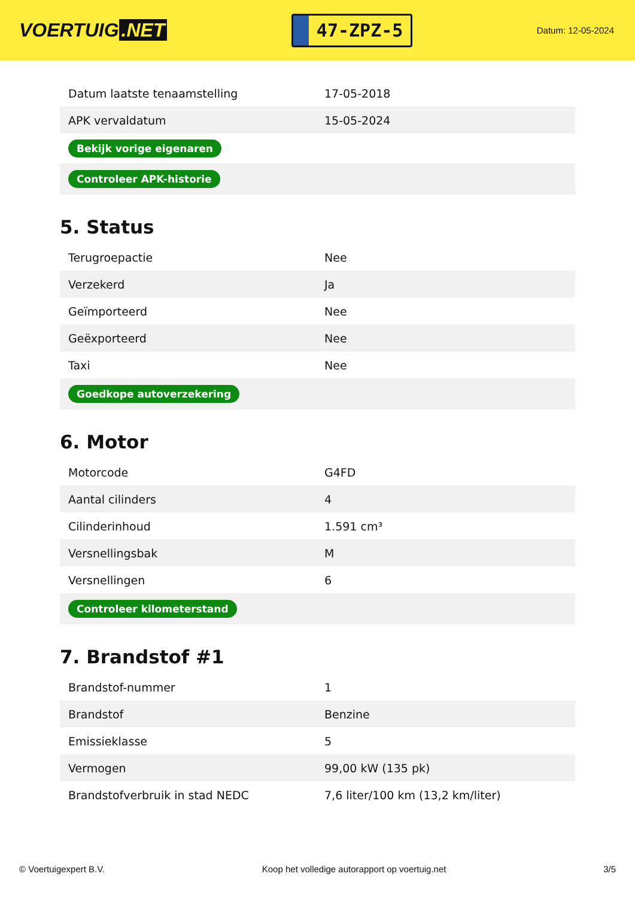VOERTUIG.NET
47-ZPZ-5
Datum: 12-05-2024
| Datum laatste tenaamstelling | 17-05-2018 |
| APK vervaldatum | 15-05-2024 |
| Bekijk vorige eigenaren | |
| Controleer APK-historie | |
5. Status
| Terugroepactie | Nee |
| Verzekerd | Ja |
| Geïmporteerd | Nee |
| Geëxporteerd | Nee |
| Taxi | Nee |
| Goedkope autoverzekering | |
6. Motor
| Motorcode | G4FD |
| Aantal cilinders | 4 |
| Cilinderinhoud | 1.591 cm³ |
| Versnellingsbak | M |
| Versnellingen | 6 |
| Controleer kilometerstand | |
7. Brandstof #1
| Brandstof-nummer | 1 |
| Brandstof | Benzine |
| Emissieklasse | 5 |
| Vermogen | 99,00 kW (135 pk) |
| Brandstofverbruik in stad NEDC | 7,6 liter/100 km (13,2 km/liter) |
© Voertuigexpert B.V. Koop het volledige autorapport op voertuig.net 3/5